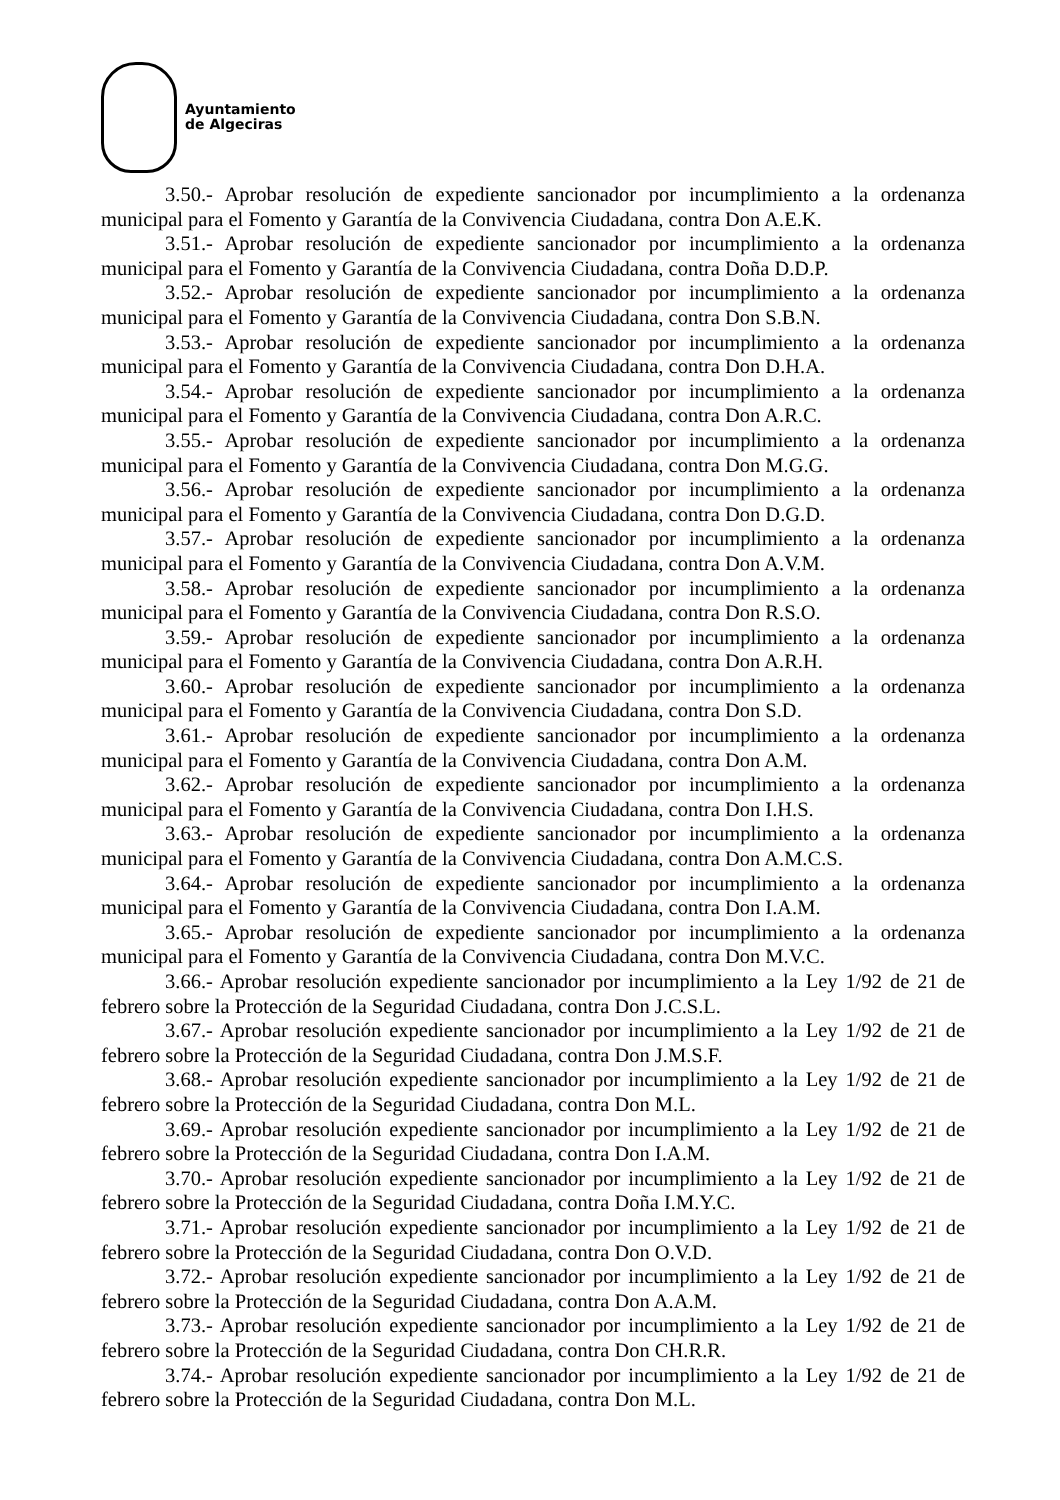Ayuntamiento
de Algeciras
3.50.- Aprobar resolución de expediente sancionador por incumplimiento a la ordenanza municipal para el Fomento y Garantía de la Convivencia Ciudadana, contra Don A.E.K.
3.51.- Aprobar resolución de expediente sancionador por incumplimiento a la ordenanza municipal para el Fomento y Garantía de la Convivencia Ciudadana, contra Doña D.D.P.
3.52.- Aprobar resolución de expediente sancionador por incumplimiento a la ordenanza municipal para el Fomento y Garantía de la Convivencia Ciudadana, contra Don S.B.N.
3.53.- Aprobar resolución de expediente sancionador por incumplimiento a la ordenanza municipal para el Fomento y Garantía de la Convivencia Ciudadana, contra Don D.H.A.
3.54.- Aprobar resolución de expediente sancionador por incumplimiento a la ordenanza municipal para el Fomento y Garantía de la Convivencia Ciudadana, contra Don A.R.C.
3.55.- Aprobar resolución de expediente sancionador por incumplimiento a la ordenanza municipal para el Fomento y Garantía de la Convivencia Ciudadana, contra Don M.G.G.
3.56.- Aprobar resolución de expediente sancionador por incumplimiento a la ordenanza municipal para el Fomento y Garantía de la Convivencia Ciudadana, contra Don D.G.D.
3.57.- Aprobar resolución de expediente sancionador por incumplimiento a la ordenanza municipal para el Fomento y Garantía de la Convivencia Ciudadana, contra Don A.V.M.
3.58.- Aprobar resolución de expediente sancionador por incumplimiento a la ordenanza municipal para el Fomento y Garantía de la Convivencia Ciudadana, contra Don R.S.O.
3.59.- Aprobar resolución de expediente sancionador por incumplimiento a la ordenanza municipal para el Fomento y Garantía de la Convivencia Ciudadana, contra Don A.R.H.
3.60.- Aprobar resolución de expediente sancionador por incumplimiento a la ordenanza municipal para el Fomento y Garantía de la Convivencia Ciudadana, contra Don S.D.
3.61.- Aprobar resolución de expediente sancionador por incumplimiento a la ordenanza municipal para el Fomento y Garantía de la Convivencia Ciudadana, contra Don A.M.
3.62.- Aprobar resolución de expediente sancionador por incumplimiento a la ordenanza municipal para el Fomento y Garantía de la Convivencia Ciudadana, contra Don I.H.S.
3.63.- Aprobar resolución de expediente sancionador por incumplimiento a la ordenanza municipal para el Fomento y Garantía de la Convivencia Ciudadana, contra Don A.M.C.S.
3.64.- Aprobar resolución de expediente sancionador por incumplimiento a la ordenanza municipal para el Fomento y Garantía de la Convivencia Ciudadana, contra Don I.A.M.
3.65.- Aprobar resolución de expediente sancionador por incumplimiento a la ordenanza municipal para el Fomento y Garantía de la Convivencia Ciudadana, contra Don M.V.C.
3.66.- Aprobar resolución expediente sancionador por incumplimiento a la Ley 1/92 de 21 de febrero sobre la Protección de la Seguridad Ciudadana, contra Don J.C.S.L.
3.67.- Aprobar resolución expediente sancionador por incumplimiento a la Ley 1/92 de 21 de febrero sobre la Protección de la Seguridad Ciudadana, contra Don J.M.S.F.
3.68.- Aprobar resolución expediente sancionador por incumplimiento a la Ley 1/92 de 21 de febrero sobre la Protección de la Seguridad Ciudadana, contra Don M.L.
3.69.- Aprobar resolución expediente sancionador por incumplimiento a la Ley 1/92 de 21 de febrero sobre la Protección de la Seguridad Ciudadana, contra Don I.A.M.
3.70.- Aprobar resolución expediente sancionador por incumplimiento a la Ley 1/92 de 21 de febrero sobre la Protección de la Seguridad Ciudadana, contra Doña I.M.Y.C.
3.71.- Aprobar resolución expediente sancionador por incumplimiento a la Ley 1/92 de 21 de febrero sobre la Protección de la Seguridad Ciudadana, contra Don O.V.D.
3.72.- Aprobar resolución expediente sancionador por incumplimiento a la Ley 1/92 de 21 de febrero sobre la Protección de la Seguridad Ciudadana, contra Don A.A.M.
3.73.- Aprobar resolución expediente sancionador por incumplimiento a la Ley 1/92 de 21 de febrero sobre la Protección de la Seguridad Ciudadana, contra Don CH.R.R.
3.74.- Aprobar resolución expediente sancionador por incumplimiento a la Ley 1/92 de 21 de febrero sobre la Protección de la Seguridad Ciudadana, contra Don M.L.